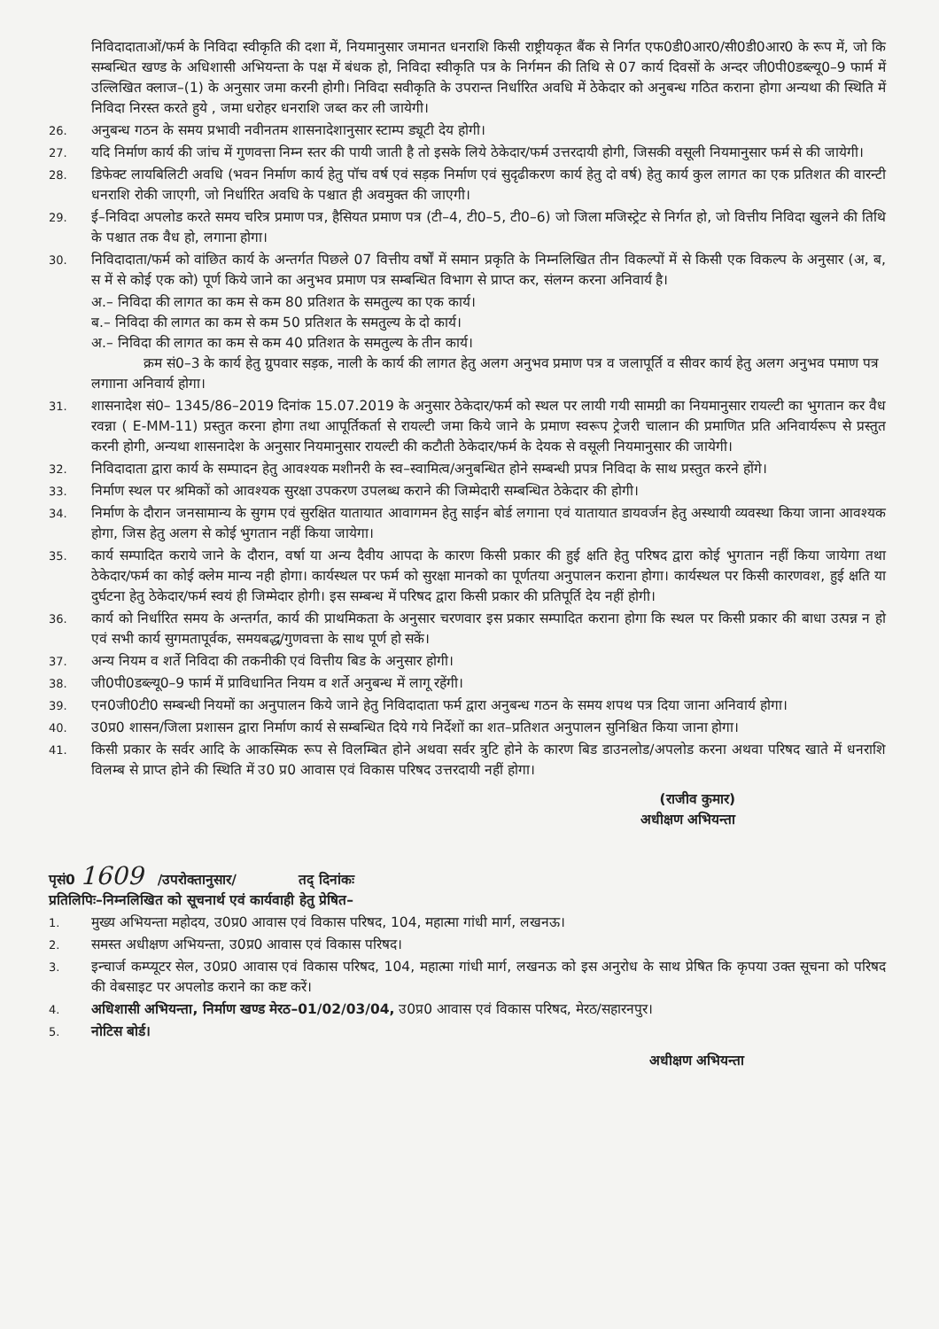निविदादाताओं/फर्म के निविदा स्वीकृति की दशा में, नियमानुसार जमानत धनराशि किसी राष्ट्रीयकृत बैंक से निर्गत एफ0डी0आर0/सी0डी0आर0 के रूप में, जो कि सम्बन्धित खण्ड के अधिशासी अभियन्ता के पक्ष में बंधक हो, निविदा स्वीकृति पत्र के निर्गमन की तिथि से 07 कार्य दिवसों के अन्दर जी0पी0डब्ल्यू0–9 फार्म में उल्लिखित क्लाज–(1) के अनुसार जमा करनी होगी। निविदा सवीकृति के उपरान्त निर्धारित अवधि में ठेकेदार को अनुबन्ध गठित कराना होगा अन्यथा की स्थिति में निविदा निरस्त करते हुये , जमा धरोहर धनराशि जब्त कर ली जायेगी।
26.
अनुबन्ध गठन के समय प्रभावी नवीनतम शासनादेशानुसार स्टाम्प ड्यूटी देय होगी।
27.
यदि निर्माण कार्य की जांच में गुणवत्ता निम्न स्तर की पायी जाती है तो इसके लिये ठेकेदार/फर्म उत्तरदायी होगी, जिसकी वसूली नियमानुसार फर्म से की जायेगी।
28.
डिफेक्ट लायबिलिटी अवधि (भवन निर्माण कार्य हेतु पॉच वर्ष एवं सड़क निर्माण एवं सुदृढीकरण कार्य हेतु दो वर्ष) हेतु कार्य कुल लागत का एक प्रतिशत की वारन्टी धनराशि रोकी जाएगी, जो निर्धारित अवधि के पश्चात ही अवमुक्त की जाएगी।
29.
ई–निविदा अपलोड करते समय चरित्र प्रमाण पत्र, हैसियत प्रमाण पत्र (टी–4, टी0–5, टी0–6) जो जिला मजिस्ट्रेट से निर्गत हो, जो वित्तीय निविदा खुलने की तिथि के पश्चात तक वैध हो, लगाना होगा।
30.
निविदादाता/फर्म को वांछित कार्य के अन्तर्गत पिछले 07 वित्तीय वर्षों में समान प्रकृति के निम्नलिखित तीन विकल्पों में से किसी एक विकल्प के अनुसार (अ, ब, स में से कोई एक को) पूर्ण किये जाने का अनुभव प्रमाण पत्र सम्बन्धित विभाग से प्राप्त कर, संलग्न करना अनिवार्य है।
अ.– निविदा की लागत का कम से कम 80 प्रतिशत के समतुल्य का एक कार्य।
ब.– निविदा की लागत का कम से कम 50 प्रतिशत के समतुल्य के दो कार्य।
अ.– निविदा की लागत का कम से कम 40 प्रतिशत के समतुल्य के तीन कार्य।
क्रम सं0–3 के कार्य हेतु ग्रुपवार सड़क, नाली के कार्य की लागत हेतु अलग अनुभव प्रमाण पत्र व जलापूर्ति व सीवर कार्य हेतु अलग अनुभव पमाण पत्र लगााना अनिवार्य होगा।
31.
शासनादेश सं0– 1345/86–2019 दिनांक 15.07.2019 के अनुसार ठेकेदार/फर्म को स्थल पर लायी गयी सामग्री का नियमानुसार रायल्टी का भुगतान कर वैध रवन्ना ( E-MM-11) प्रस्तुत करना होगा तथा आपूर्तिकर्ता से रायल्टी जमा किये जाने के प्रमाण स्वरूप ट्रेजरी चालान की प्रमाणित प्रति अनिवार्यरूप से प्रस्तुत करनी होगी, अन्यथा शासनादेश के अनुसार नियमानुसार रायल्टी की कटौती ठेकेदार/फर्म के देयक से वसूली नियमानुसार की जायेगी।
32.
निविदादाता द्वारा कार्य के सम्पादन हेतु आवश्यक मशीनरी के स्व–स्वामित्व/अनुबन्धित होने सम्बन्धी प्रपत्र निविदा के साथ प्रस्तुत करने होंगे।
33.
निर्माण स्थल पर श्रमिकों को आवश्यक सुरक्षा उपकरण उपलब्ध कराने की जिम्मेदारी सम्बन्धित ठेकेदार की होगी।
34.
निर्माण के दौरान जनसामान्य के सुगम एवं सुरक्षित यातायात आवागमन हेतु साईन बोर्ड लगाना एवं यातायात डायवर्जन हेतु अस्थायी व्यवस्था किया जाना आवश्यक होगा, जिस हेतु अलग से कोई भुगतान नहीं किया जायेगा।
35.
कार्य सम्पादित कराये जाने के दौरान, वर्षा या अन्य दैवीय आपदा के कारण किसी प्रकार की हुई क्षति हेतु परिषद द्वारा कोई भुगतान नहीं किया जायेगा तथा ठेकेदार/फर्म का कोई क्लेम मान्य नही होगा। कार्यस्थल पर फर्म को सुरक्षा मानको का पूर्णतया अनुपालन कराना होगा। कार्यस्थल पर किसी कारणवश, हुई क्षति या दुर्घटना हेतु ठेकेदार/फर्म स्वयं ही जिम्मेदार होगी। इस सम्बन्ध में परिषद द्वारा किसी प्रकार की प्रतिपूर्ति देय नहीं होगी।
36.
कार्य को निर्धारित समय के अन्तर्गत, कार्य की प्राथमिकता के अनुसार चरणवार इस प्रकार सम्पादित कराना होगा कि स्थल पर किसी प्रकार की बाधा उत्पन्न न हो एवं सभी कार्य सुगमतापूर्वक, समयबद्ध/गुणवत्ता के साथ पूर्ण हो सकें।
37.
अन्य नियम व शर्ते निविदा की तकनीकी एवं वित्तीय बिड के अनुसार होगी।
38.
जी0पी0डब्ल्यू0–9 फार्म में प्राविधानित नियम व शर्ते अनुबन्ध में लागू रहेंगी।
39.
एन0जी0टी0 सम्बन्धी नियमों का अनुपालन किये जाने हेतु निविदादाता फर्म द्वारा अनुबन्ध गठन के समय शपथ पत्र दिया जाना अनिवार्य होगा।
40.
उ0प्र0 शासन/जिला प्रशासन द्वारा निर्माण कार्य से सम्बन्धित दिये गये निर्देशों का शत–प्रतिशत अनुपालन सुनिश्चित किया जाना होगा।
41.
किसी प्रकार के सर्वर आदि के आकस्मिक रूप से विलम्बित होने अथवा सर्वर त्रुटि होने के कारण बिड डाउनलोड/अपलोड करना अथवा परिषद खाते में धनराशि विलम्ब से प्राप्त होने की स्थिति में उ0 प्र0 आवास एवं विकास परिषद उत्तरदायी नहीं होगा।
(राजीव कुमार)
अधीक्षण अभियन्ता
पृसं0 1609 /उपरोक्तानुसार/ तद् दिनांकः
प्रतिलिपिः–निम्नलिखित को सूचनार्थ एवं कार्यवाही हेतु प्रेषित–
1.
मुख्य अभियन्ता महोदय, उ0प्र0 आवास एवं विकास परिषद, 104, महात्मा गांधी मार्ग, लखनऊ।
2.
समस्त अधीक्षण अभियन्ता, उ0प्र0 आवास एवं विकास परिषद।
3.
इन्चार्ज कम्प्यूटर सेल, उ0प्र0 आवास एवं विकास परिषद, 104, महात्मा गांधी मार्ग, लखनऊ को इस अनुरोध के साथ प्रेषित कि कृपया उक्त सूचना को परिषद की वेबसाइट पर अपलोड कराने का कष्ट करें।
4.
अधिशासी अभियन्ता, निर्माण खण्ड मेरठ–01/02/03/04, उ0प्र0 आवास एवं विकास परिषद, मेरठ/सहारनपुर।
5.
नोटिस बोर्ड।
अधीक्षण अभियन्ता